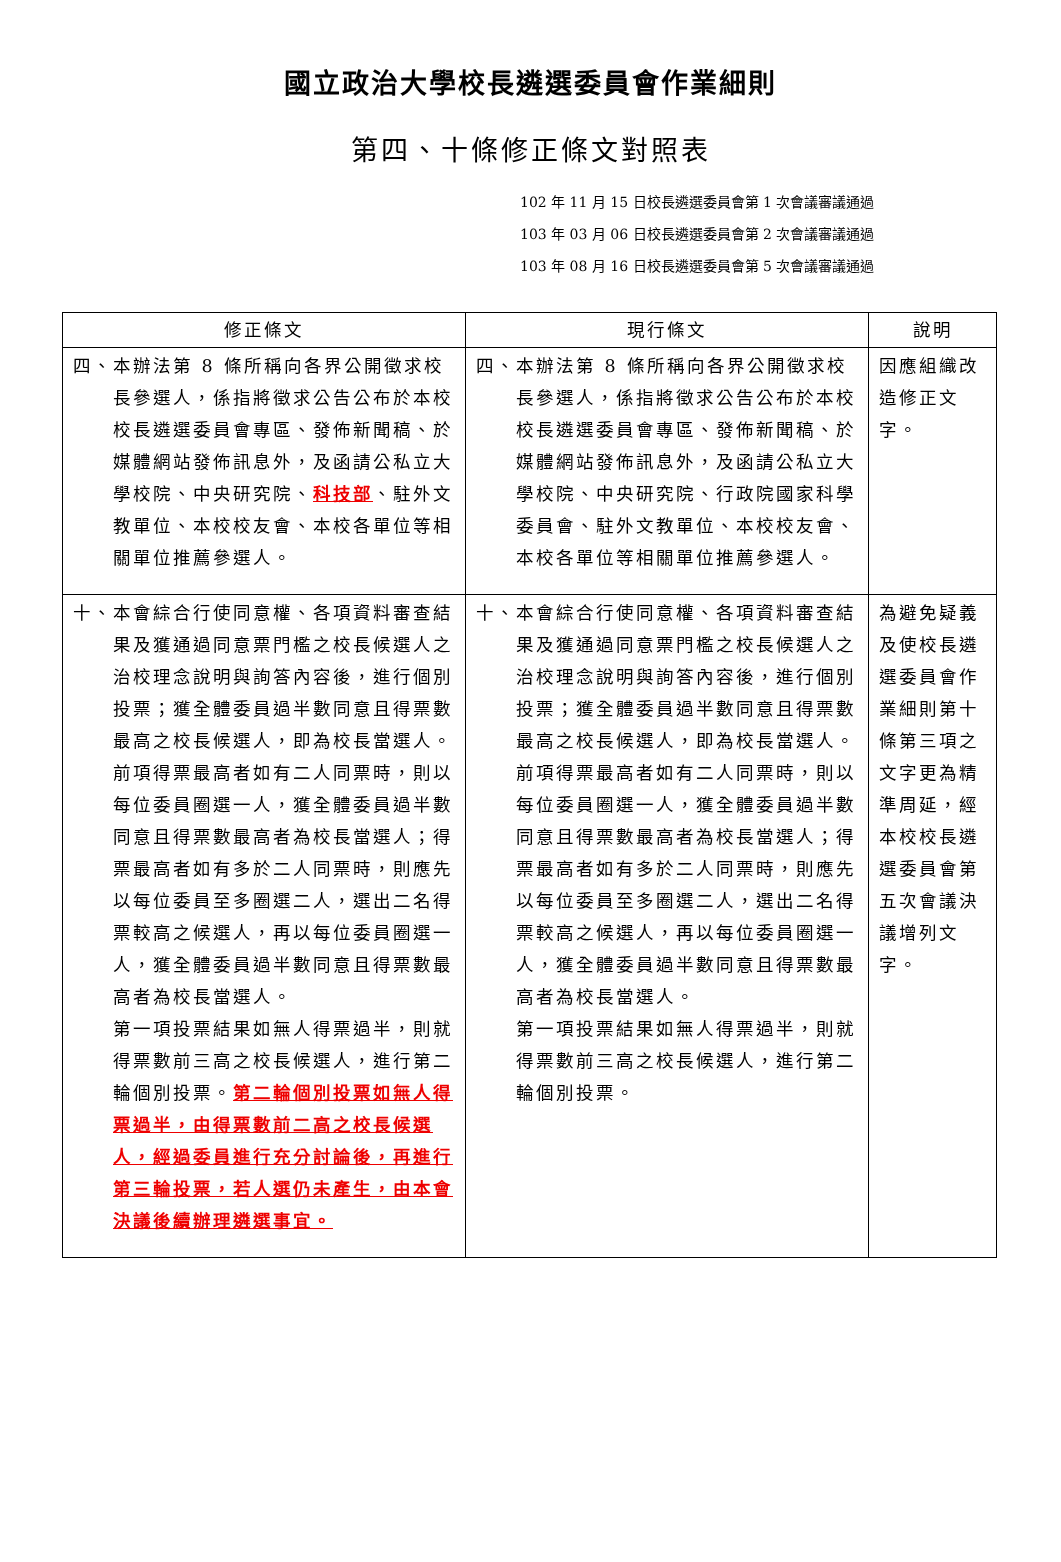國立政治大學校長遴選委員會作業細則
第四、十條修正條文對照表
102 年 11 月 15 日校長遴選委員會第 1 次會議審議通過
103 年 03 月 06 日校長遴選委員會第 2 次會議審議通過
103 年 08 月 16 日校長遴選委員會第 5 次會議審議通過
| 修正條文 | 現行條文 | 說明 |
| --- | --- | --- |
| 四、 本辦法第 8 條所稱向各界公開徵求校長參選人，係指將徵求公告公布於本校校長遴選委員會專區、發佈新聞稿、於媒體網站發佈訊息外，及函請公私立大學校院、中央研究院、 科技部 、駐外文教單位、本校校友會、本校各單位等相關單位推薦參選人。 | 四、 本辦法第 8 條所稱向各界公開徵求校長參選人，係指將徵求公告公布於本校校長遴選委員會專區、發佈新聞稿、於媒體網站發佈訊息外，及函請公私立大學校院、中央研究院、行政院國家科學委員會、駐外文教單位、本校校友會、本校各單位等相關單位推薦參選人。 | 因應組織改造修正文字。 |
| 十、 本會綜合行使同意權、各項資料審查結果及獲通過同意票門檻之校長候選人之治校理念說明與詢答內容後，進行個別投票；獲全體委員過半數同意且得票數最高之校長候選人，即為校長當選人。 前項得票最高者如有二人同票時，則以每位委員圈選一人，獲全體委員過半數同意且得票數最高者為校長當選人；得票最高者如有多於二人同票時，則應先以每位委員至多圈選二人，選出二名得票較高之候選人，再以每位委員圈選一人，獲全體委員過半數同意且得票數最高者為校長當選人。 第一項投票結果如無人得票過半，則就得票數前三高之校長候選人，進行第二輪個別投票。 第二輪個別投票如無人得票過半，由得票數前二高之校長候選人，經過委員進行充分討論後，再進行第三輪投票，若人選仍未產生，由本會決議後續辦理遴選事宜。 | 十、 本會綜合行使同意權、各項資料審查結果及獲通過同意票門檻之校長候選人之治校理念說明與詢答內容後，進行個別投票；獲全體委員過半數同意且得票數最高之校長候選人，即為校長當選人。 前項得票最高者如有二人同票時，則以每位委員圈選一人，獲全體委員過半數同意且得票數最高者為校長當選人；得票最高者如有多於二人同票時，則應先以每位委員至多圈選二人，選出二名得票較高之候選人，再以每位委員圈選一人，獲全體委員過半數同意且得票數最高者為校長當選人。 第一項投票結果如無人得票過半，則就得票數前三高之校長候選人，進行第二輪個別投票。 | 為避免疑義及使校長遴選委員會作業細則第十條第三項之文字更為精準周延，經本校校長遴選委員會第五次會議決議增列文字。 |